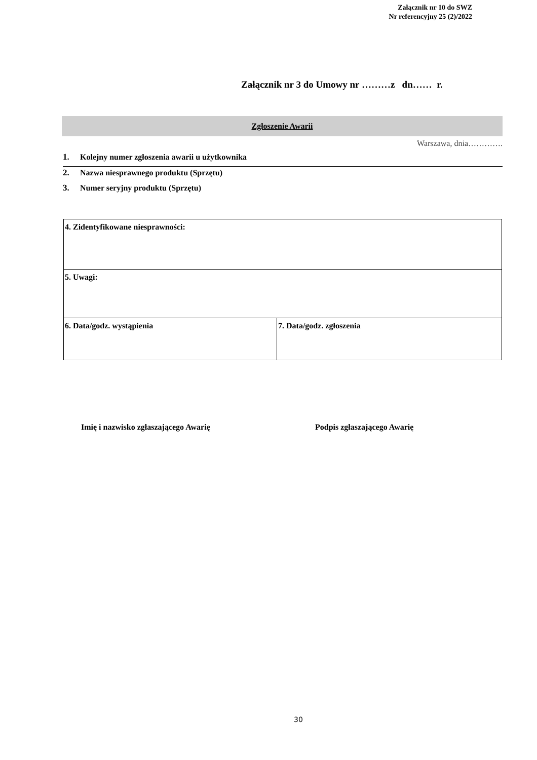Załącznik nr 10 do SWZ
Nr referencyjny 25 (2)/2022
Załącznik nr 3 do Umowy nr ………z dn…… r.
Zgłoszenie Awarii
Warszawa, dnia………….
1. Kolejny numer zgłoszenia awarii u użytkownika
2. Nazwa niesprawnego produktu (Sprzętu)
3. Numer seryjny produktu (Sprzętu)
| 4. Zidentyfikowane niesprawności: | |
| 5. Uwagi: | |
| 6. Data/godz. wystąpienia | 7. Data/godz. zgłoszenia |
Imię i nazwisko zgłaszającego Awarię
Podpis zgłaszającego Awarię
30